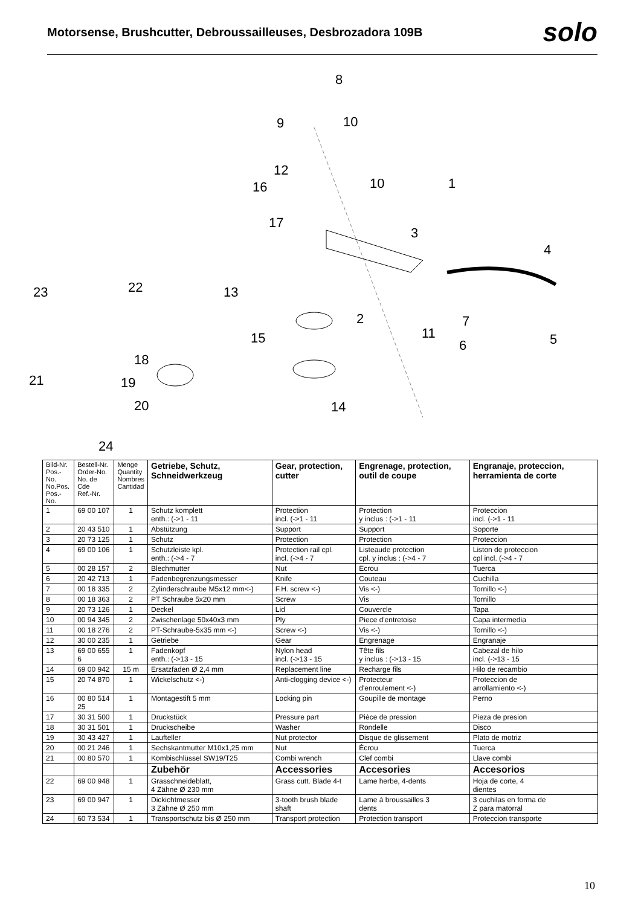Motorsense, Brushcutter, Debroussailleuses, Desbrozadora 109B
solo
8
9
10
12
16
10
1
17
3
4
23
22
13
2
7
11
15
6
5
18
21
19
20
14
24
| Bild-Nr. Pos.-No. No.Pos. Pos.-No. | Bestell-Nr. Order-No. No. de Cde Ref.-Nr. | Menge Quantity Nombres Cantidad | Getriebe, Schutz, Schneidwerkzeug | Gear, protection, cutter | Engrenage, protection, outil de coupe | Engranaje, proteccion, herramienta de corte |
| --- | --- | --- | --- | --- | --- | --- |
| 1 | 69 00 107 | 1 | Schutz komplett enth.: (->1 - 11 | Protection incl. (->1 - 11 | Protection y inclus : (->1 - 11 | Proteccion incl. (->1 - 11 |
| 2 | 20 43 510 | 1 | Abstützung | Support | Support | Soporte |
| 3 | 20 73 125 | 1 | Schutz | Protection | Protection | Proteccion |
| 4 | 69 00 106 | 1 | Schutzleiste kpl. enth.: (->4 - 7 | Protection rail cpl. incl. (->4 - 7 | Listeaude protection cpl. y inclus : (->4 - 7 | Liston de proteccion cpl incl. (->4 - 7 |
| 5 | 00 28 157 | 2 | Blechmutter | Nut | Ecrou | Tuerca |
| 6 | 20 42 713 | 1 | Fadenbegrenzungsmesser | Knife | Couteau | Cuchilla |
| 7 | 00 18 335 | 2 | Zylinderschraube M5x12 mm<-) | F.H. screw <-) | Vis <-) | Tornillo <-) |
| 8 | 00 18 363 | 2 | PT Schraube 5x20 mm | Screw | Vis | Tornillo |
| 9 | 20 73 126 | 1 | Deckel | Lid | Couvercle | Tapa |
| 10 | 00 94 345 | 2 | Zwischenlage 50x40x3 mm | Ply | Piece d'entretoise | Capa intermedia |
| 11 | 00 18 276 | 2 | PT-Schraube-5x35 mm <-) | Screw <-) | Vis <-) | Tornillo <-) |
| 12 | 30 00 235 | 1 | Getriebe | Gear | Engrenage | Engranaje |
| 13 | 69 00 655 6 | 1 | Fadenkopf enth.: (->13 - 15 | Nylon head incl. (->13 - 15 | Tête fils y inclus : (->13 - 15 | Cabezal de hilo incl. (->13 - 15 |
| 14 | 69 00 942 | 15 m | Ersatzfaden Ø 2,4 mm | Replacement line | Recharge fils | Hilo de recambio |
| 15 | 20 74 870 | 1 | Wickelschutz <-) | Anti-clogging device <-) | Protecteur d'enroulement <-) | Proteccion de arrollamiento <-) |
| 16 | 00 80 514 25 | 1 | Montagestift 5 mm | Locking pin | Goupille de montage | Perno |
| 17 | 30 31 500 | 1 | Druckstück | Pressure part | Pièce de pression | Pieza de presion |
| 18 | 30 31 501 | 1 | Druckscheibe | Washer | Rondelle | Disco |
| 19 | 30 43 427 | 1 | Laufteller | Nut protector | Disque de glissement | Plato de motriz |
| 20 | 00 21 246 | 1 | Sechskantmutter M10x1,25 mm | Nut | Écrou | Tuerca |
| 21 | 00 80 570 | 1 | Kombischlüssel SW19/T25 | Combi wrench | Clef combi | Llave combi |
| | | | Zubehör | Accessories | Accesories | Accesorios |
| 22 | 69 00 948 | 1 | Grasschneideblatt, 4 Zähne Ø 230 mm | Grass cutt. Blade 4-t | Lame herbe, 4-dents | Hoja de corte, 4 dientes |
| 23 | 69 00 947 | 1 | Dickichtmesser 3 Zähne Ø 250 mm | 3-tooth brush blade shaft | Lame à broussailles 3 dents | 3 cuchilas en forma de Z para matorral |
| 24 | 60 73 534 | 1 | Transportschutz bis Ø 250 mm | Transport protection | Protection transport | Proteccion transporte |
10